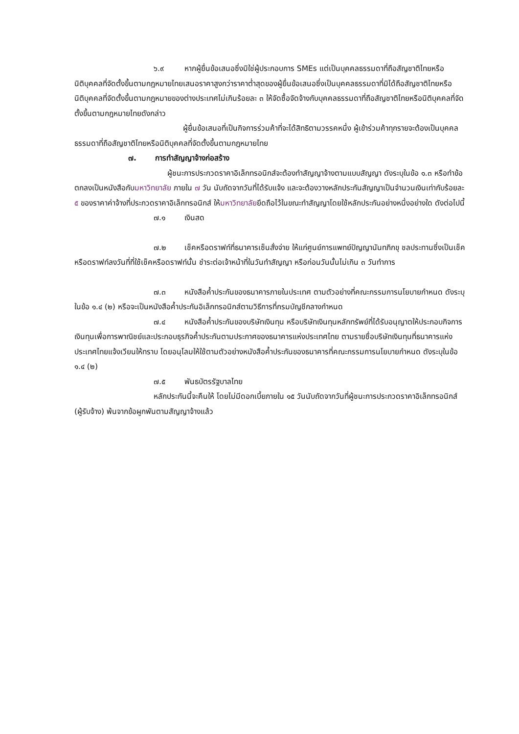๖.๙ หากผู้ยื่นข้อเสนอซึ่งมิใช่ผู้ประกอบการ SMEs แต่เป็นบุคคลธรรมดาที่ถือสัญชาติไทยหรือนิติบุคคลที่จัดตั้งขึ้นตามกฎหมายไทยเสนอราคาสูงกว่าราคาต่ำสุดของผู้ยื่นข้อเสนอซึ่งเป็นบุคคลธรรมดาที่มิได้ถือสัญชาติไทยหรือนิติบุคคลที่จัดตั้งขึ้นตามกฎหมายของต่างประเทศไม่เกินร้อยละ ๓ ให้จัดซื้อจัดจ้างกับบุคคลธรรมดาที่ถือสัญชาติไทยหรือนิติบุคคลที่จัดตั้งขึ้นตามกฎหมายไทยดังกล่าว
ผู้ยื่นข้อเสนอที่เป็นกิจการร่วมค้าที่จะได้สิทธิตามวรรคหนึ่ง ผู้เข้าร่วมค้าทุกรายจะต้องเป็นบุคคลธรรมดาที่ถือสัญชาติไทยหรือนิติบุคคลที่จัดตั้งขึ้นตามกฎหมายไทย
๗. การทำสัญญาจ้างก่อสร้าง
ผู้ชนะการประกวดราคาอิเล็กทรอนิกส์จะต้องทำสัญญาจ้างตามแบบสัญญา ดังระบุในข้อ ๑.๓ หรือทำข้อตกลงเป็นหนังสือกับมหาวิทยาลัย ภายใน ๗ วัน นับถัดจากวันที่ได้รับแจ้ง และจะต้องวางหลักประกันสัญญาเป็นจำนวนเงินเท่ากับร้อยละ ๕ ของราคาค่าจ้างที่ประกวดราคาอิเล็กทรอนิกส์ ให้มหาวิทยาลัยยึดถือไว้ในขณะทำสัญญาโดยใช้หลักประกันอย่างหนึ่งอย่างใด ดังต่อไปนี้
๗.๑ เงินสด
๗.๒ เช็คหรือดราฟท์ที่ธนาคารเซ็นสั่งจ่าย ให้แก่ศูนย์การแพทย์ปัญญานันทภิกขุ ชลประทานซึ่งเป็นเช็คหรือดราฟท์ลงวันที่ที่ใช้เช็คหรือดราฟท์นั้น ชำระต่อเจ้าหน้าที่ในวันทำสัญญา หรือก่อนวันนั้นไม่เกิน ๓ วันทำการ
๗.๓ หนังสือค้ำประกันของธนาคารภายในประเทศ ตามตัวอย่างที่คณะกรรมการนโยบายกำหนด ดังระบุในข้อ ๑.๔ (๒) หรือจะเป็นหนังสือค้ำประกันอิเล็กทรอนิกส์ตามวิธีการที่กรมบัญชีกลางกำหนด
๗.๔ หนังสือค้ำประกันของบริษัทเงินทุน หรือบริษัทเงินทุนหลักทรัพย์ที่ได้รับอนุญาตให้ประกอบกิจการเงินทุนเพื่อการพาณิชย์และประกอบธุรกิจค้ำประกันตามประกาศของธนาคารแห่งประเทศไทย ตามรายชื่อบริษัทเงินทุนที่ธนาคารแห่งประเทศไทยแจ้งเวียนให้ทราบ โดยอนุโลมให้ใช้ตามตัวอย่างหนังสือค้ำประกันของธนาคารที่คณะกรรมการนโยบายกำหนด ดังระบุในข้อ ๑.๔ (๒)
๗.๕ พันธบัตรรัฐบาลไทย
หลักประกันนี้จะคืนให้ โดยไม่มีดอกเบี้ยภายใน ๑๕ วันนับถัดจากวันที่ผู้ชนะการประกวดราคาอิเล็กทรอนิกส์ (ผู้รับจ้าง) พ้นจากข้อผูกพันตามสัญญาจ้างแล้ว